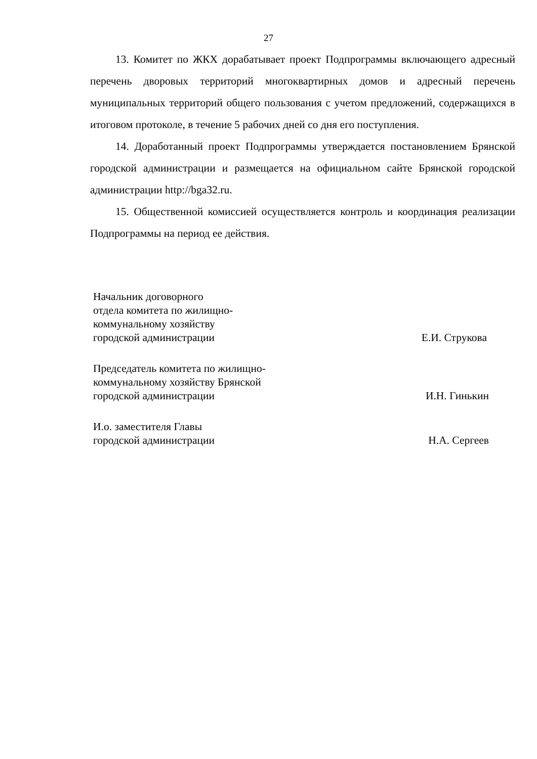27
13. Комитет по ЖКХ дорабатывает проект Подпрограммы включающего адресный перечень дворовых территорий многоквартирных домов и адресный перечень муниципальных территорий общего пользования с учетом предложений, содержащихся в итоговом протоколе, в течение 5 рабочих дней со дня его поступления.
14. Доработанный проект Подпрограммы утверждается постановлением Брянской городской администрации и размещается на официальном сайте Брянской городской администрации http://bga32.ru.
15. Общественной комиссией осуществляется контроль и координация реализации Подпрограммы на период ее действия.
Начальник договорного
отдела комитета по жилищно-
коммунальному хозяйству
городской администрации
Е.И. Струкова
Председатель комитета по жилищно-
коммунальному хозяйству Брянской
городской администрации
И.Н. Гинькин
И.о. заместителя Главы
городской администрации
Н.А. Сергеев